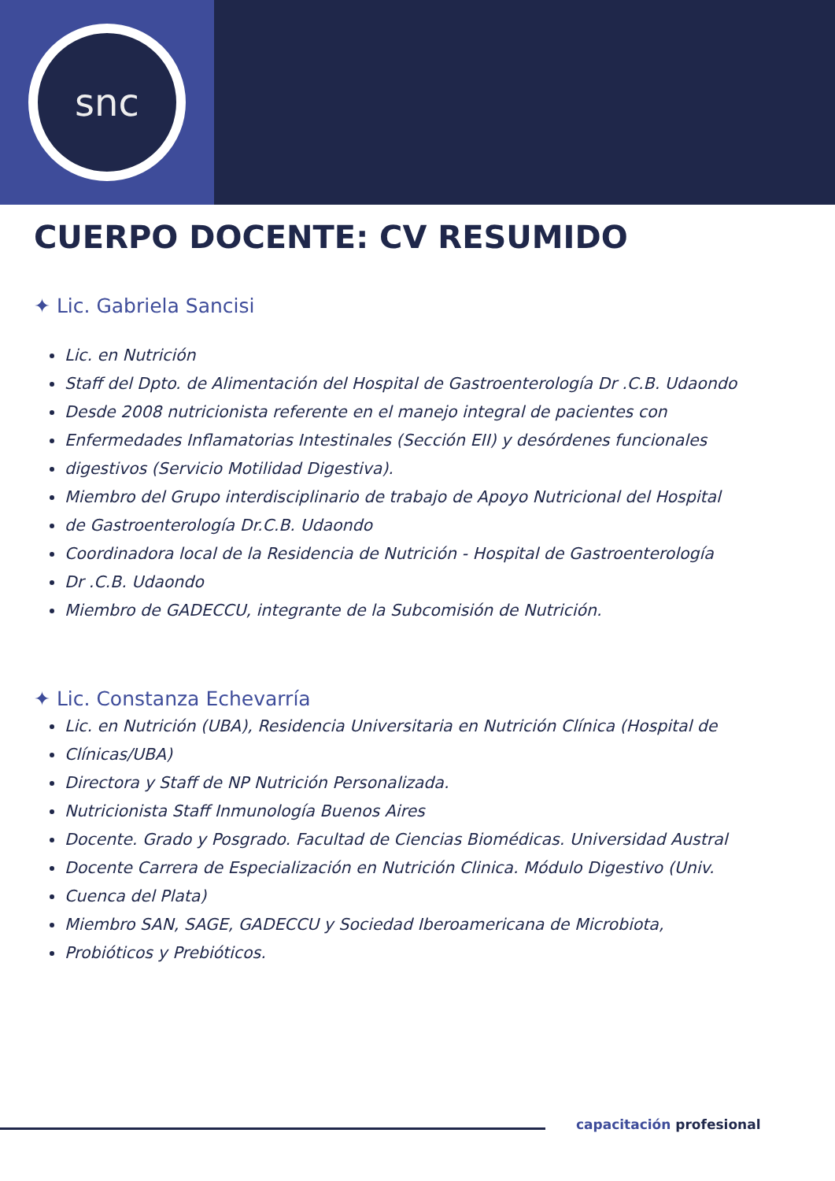snc
CUERPO DOCENTE: CV RESUMIDO
✦ Lic. Gabriela Sancisi
Lic. en Nutrición
Staff del Dpto. de Alimentación del Hospital de Gastroenterología Dr .C.B. Udaondo
Desde 2008 nutricionista referente en el manejo integral de pacientes con
Enfermedades Inflamatorias Intestinales (Sección EII) y desórdenes funcionales
digestivos (Servicio Motilidad Digestiva).
Miembro del Grupo interdisciplinario de trabajo de Apoyo Nutricional del Hospital
de Gastroenterología Dr.C.B. Udaondo
Coordinadora local de la Residencia de Nutrición - Hospital de Gastroenterología
Dr .C.B. Udaondo
Miembro de GADECCU, integrante de la Subcomisión de Nutrición.
✦ Lic. Constanza Echevarría
Lic. en Nutrición (UBA), Residencia Universitaria en Nutrición Clínica (Hospital de
Clínicas/UBA)
Directora y Staff de NP Nutrición Personalizada.
Nutricionista Staff Inmunología Buenos Aires
Docente. Grado y Posgrado. Facultad de Ciencias Biomédicas. Universidad Austral
Docente Carrera de Especialización en Nutrición Clinica. Módulo Digestivo (Univ.
Cuenca del Plata)
Miembro SAN, SAGE, GADECCU y Sociedad Iberoamericana de Microbiota,
Probióticos y Prebióticos.
capacitación profesional